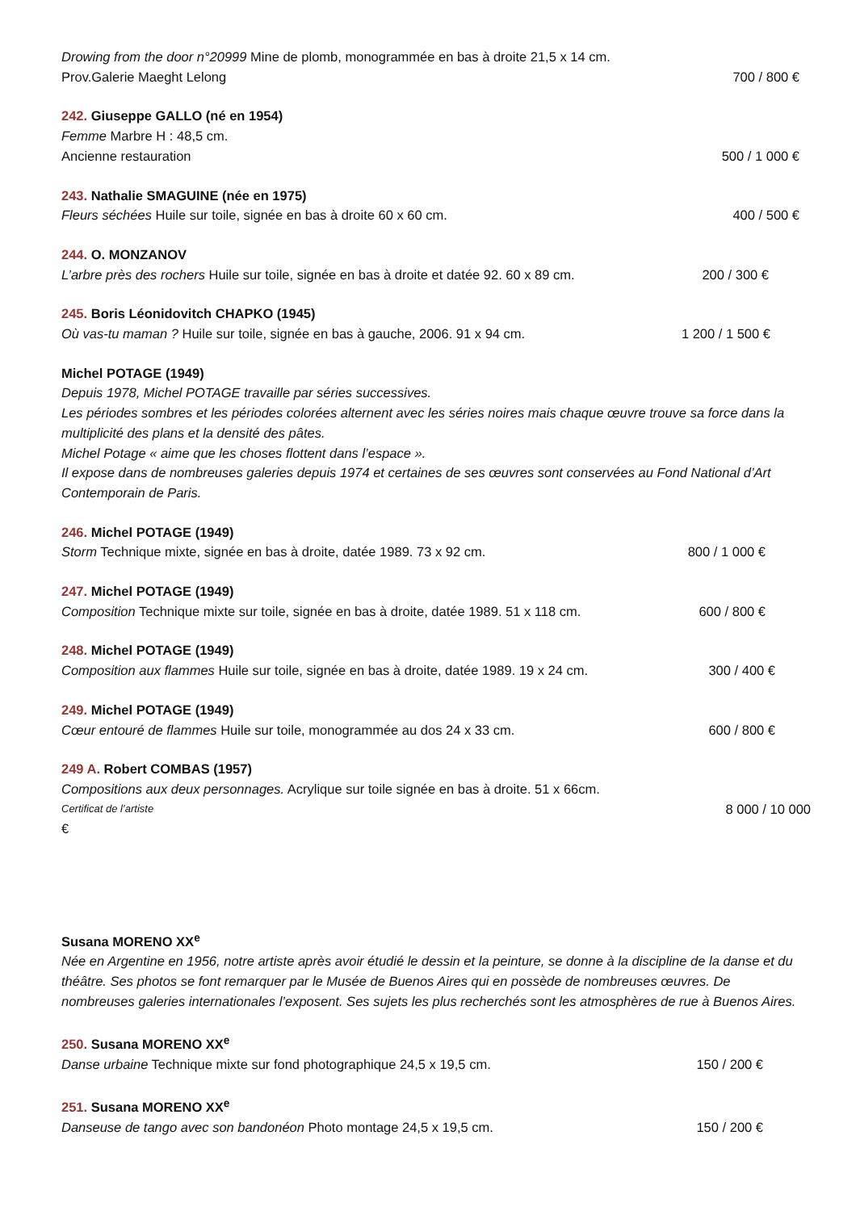Drowing from the door n°20999 Mine de plomb, monogrammée en bas à droite 21,5 x 14 cm.
Prov.Galerie Maeght Lelong 700 / 800 €
242. Giuseppe GALLO (né en 1954)
Femme Marbre H : 48,5 cm.
Ancienne restauration 500 / 1 000 €
243. Nathalie SMAGUINE (née en 1975)
Fleurs séchées Huile sur toile, signée en bas à droite 60 x 60 cm. 400 / 500 €
244. O. MONZANOV
L’arbre près des rochers Huile sur toile, signée en bas à droite et datée 92. 60 x 89 cm. 200 / 300 €
245. Boris Léonidovitch CHAPKO (1945)
Où vas-tu maman ? Huile sur toile, signée en bas à gauche, 2006. 91 x 94 cm. 1 200 / 1 500 €
Michel POTAGE (1949)
Depuis 1978, Michel POTAGE travaille par séries successives.
Les périodes sombres et les périodes colorées alternent avec les séries noires mais chaque œuvre trouve sa force dans la multiplicité des plans et la densité des pâtes.
Michel Potage « aime que les choses flottent dans l’espace ».
Il expose dans de nombreuses galeries depuis 1974 et certaines de ses œuvres sont conservées au Fond National d’Art Contemporain de Paris.
246. Michel POTAGE (1949)
Storm Technique mixte, signée en bas à droite, datée 1989. 73 x 92 cm. 800 / 1 000 €
247. Michel POTAGE (1949)
Composition Technique mixte sur toile, signée en bas à droite, datée 1989. 51 x 118 cm. 600 / 800 €
248. Michel POTAGE (1949)
Composition aux flammes Huile sur toile, signée en bas à droite, datée 1989. 19 x 24 cm. 300 / 400 €
249. Michel POTAGE (1949)
Cœur entouré de flammes Huile sur toile, monogrammée au dos 24 x 33 cm. 600 / 800 €
249 A. Robert COMBAS (1957)
Compositions aux deux personnages. Acrylique sur toile signée en bas à droite. 51 x 66cm.
Certificat de l’artiste 8 000 / 10 000
€
Susana MORENO XX<sup>e</sup>
Née en Argentine en 1956, notre artiste après avoir étudié le dessin et la peinture, se donne à la discipline de la danse et du théâtre. Ses photos se font remarquer par le Musée de Buenos Aires qui en possède de nombreuses œuvres. De nombreuses galeries internationales l’exposent. Ses sujets les plus recherchés sont les atmosphères de rue à Buenos Aires.
250. Susana MORENO XX<sup>e</sup>
Danse urbaine Technique mixte sur fond photographique 24,5 x 19,5 cm. 150 / 200 €
251. Susana MORENO XX<sup>e</sup>
Danseuse de tango avec son bandonéon Photo montage 24,5 x 19,5 cm. 150 / 200 €